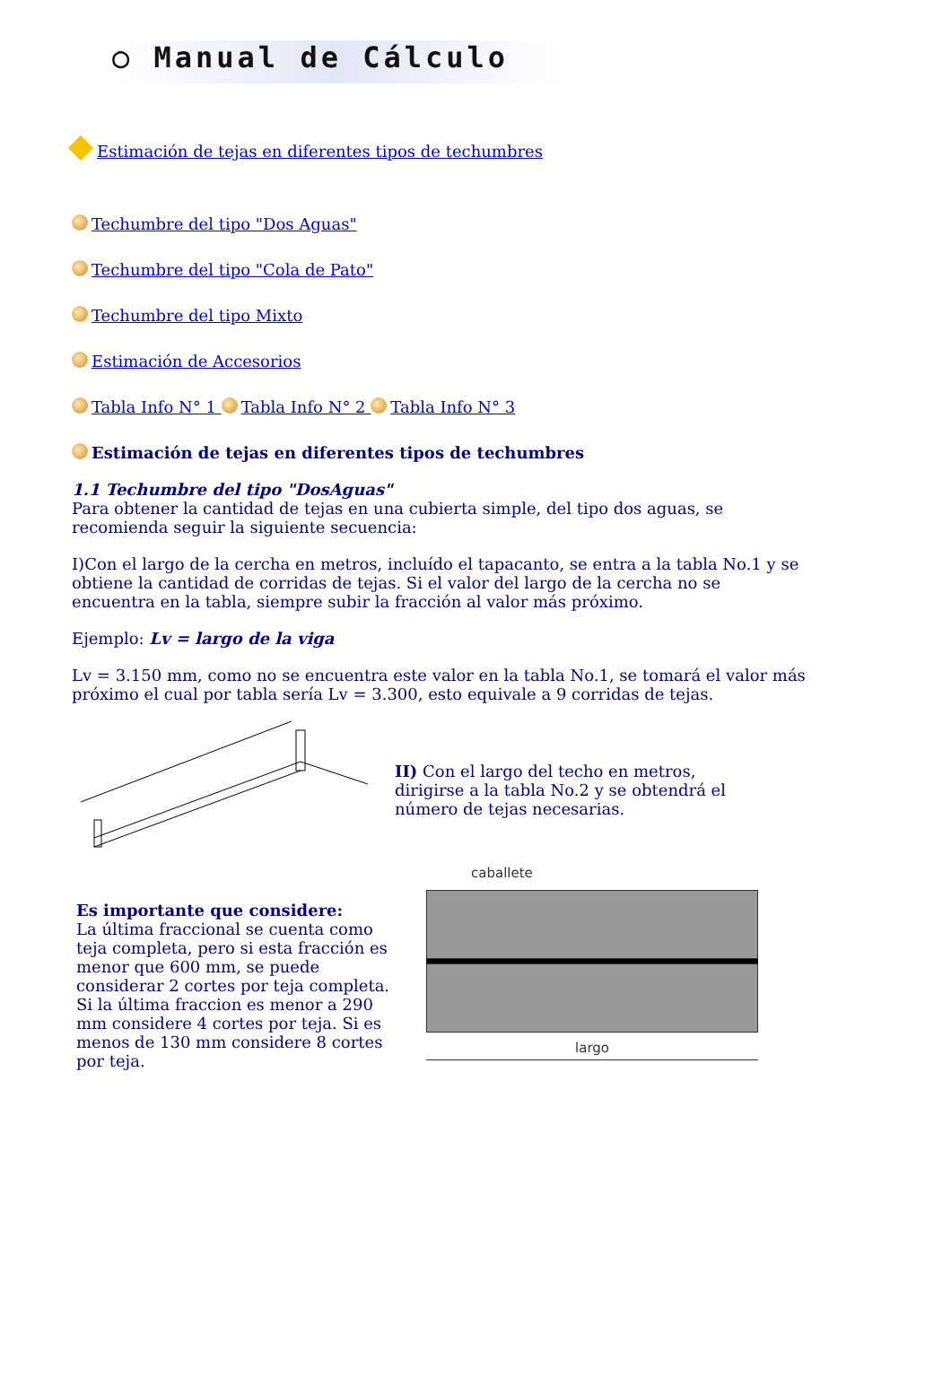○ Manual de Cálculo
Estimación de tejas en diferentes tipos de techumbres
Techumbre del tipo "Dos Aguas"
Techumbre del tipo "Cola de Pato"
Techumbre del tipo Mixto
Estimación de Accesorios
Tabla Info N° 1 Tabla Info N° 2 Tabla Info N° 3
Estimación de tejas en diferentes tipos de techumbres
1.1 Techumbre del tipo "DosAguas"
Para obtener la cantidad de tejas en una cubierta simple, del tipo dos aguas, se recomienda seguir la siguiente secuencia:
I)Con el largo de la cercha en metros, incluído el tapacanto, se entra a la tabla No.1 y se obtiene la cantidad de corridas de tejas. Si el valor del largo de la cercha no se encuentra en la tabla, siempre subir la fracción al valor más próximo.
Ejemplo: Lv = largo de la viga
Lv = 3.150 mm, como no se encuentra este valor en la tabla No.1, se tomará el valor más próximo el cual por tabla sería Lv = 3.300, esto equivale a 9 corridas de tejas.
II) Con el largo del techo en metros, dirigirse a la tabla No.2 y se obtendrá el número de tejas necesarias.
Es importante que considere:
La última fraccional se cuenta como teja completa, pero si esta fracción es menor que 600 mm, se puede considerar 2 cortes por teja completa. Si la última fraccion es menor a 290 mm considere 4 cortes por teja. Si es menos de 130 mm considere 8 cortes por teja.
caballete
largo